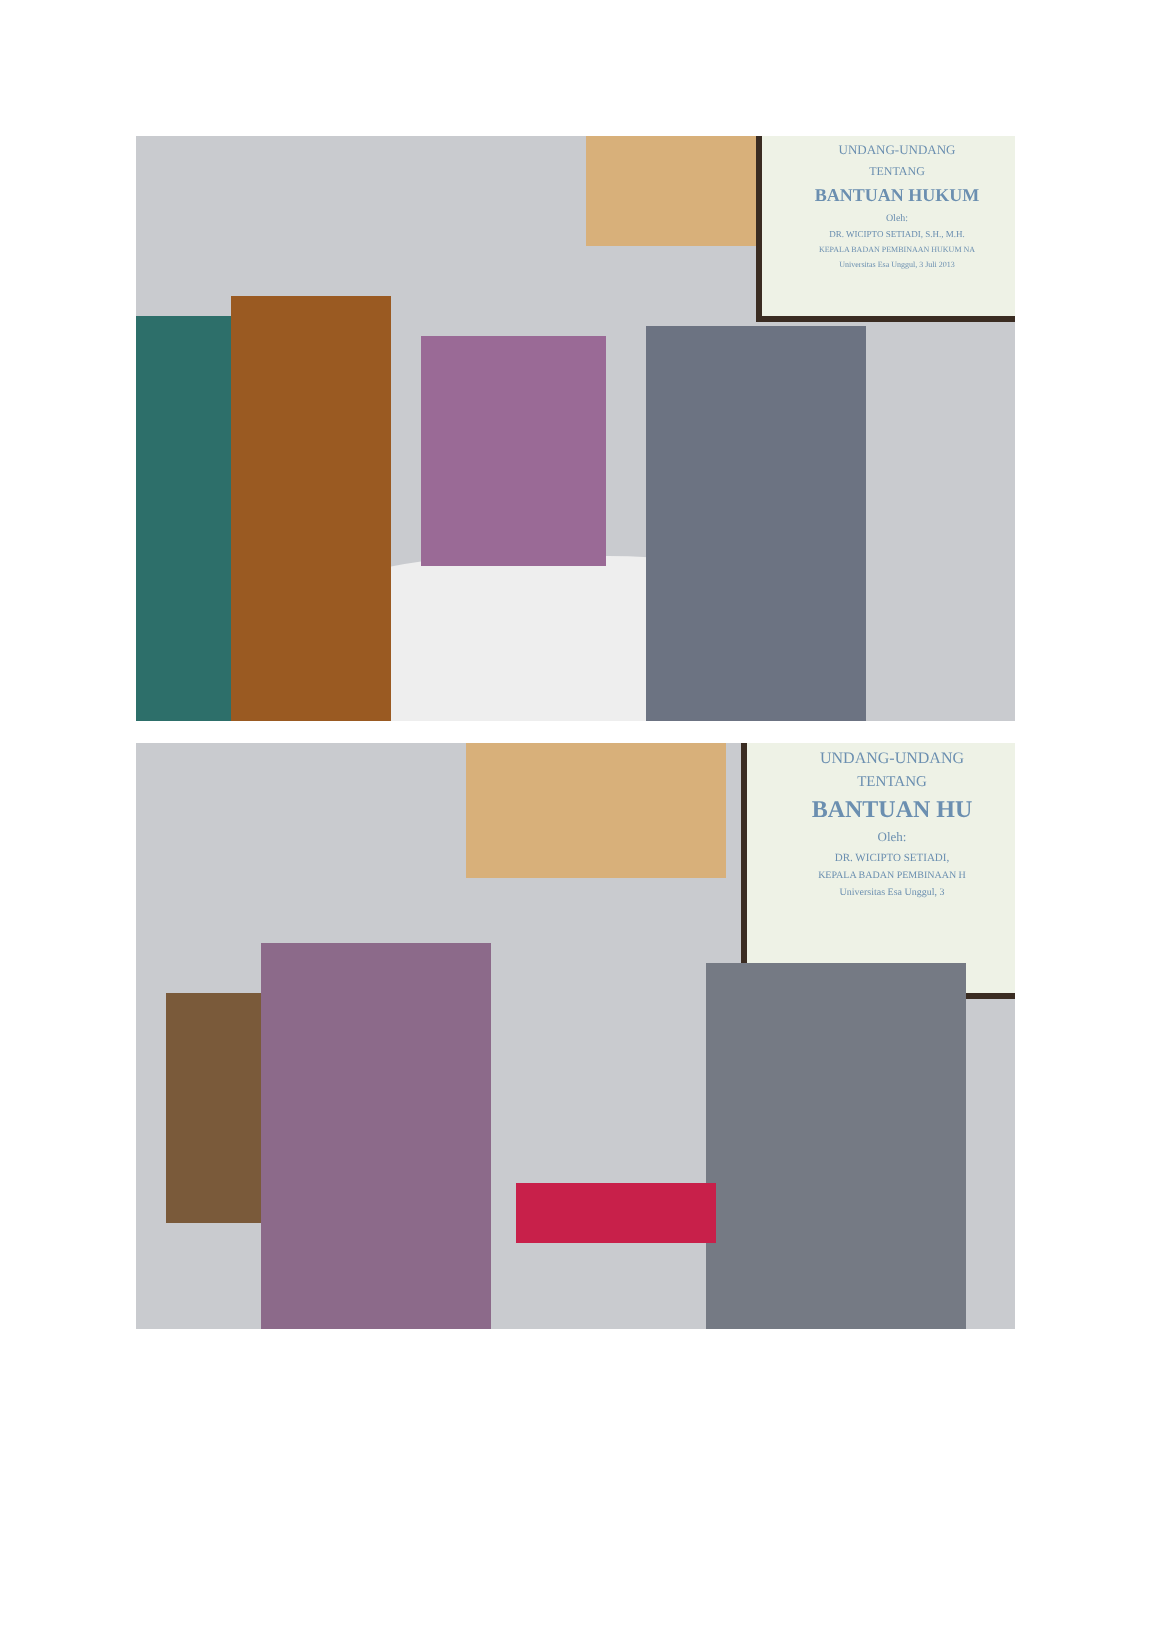UNDANG-UNDANG
TENTANG
BANTUAN HUKUM
Oleh:
DR. WICIPTO SETIADI, S.H., M.H.
KEPALA BADAN PEMBINAAN HUKUM NA
Universitas Esa Unggul, 3 Juli 2013
UNDANG-UNDANG
TENTANG
BANTUAN HU
Oleh:
DR. WICIPTO SETIADI,
KEPALA BADAN PEMBINAAN H
Universitas Esa Unggul, 3